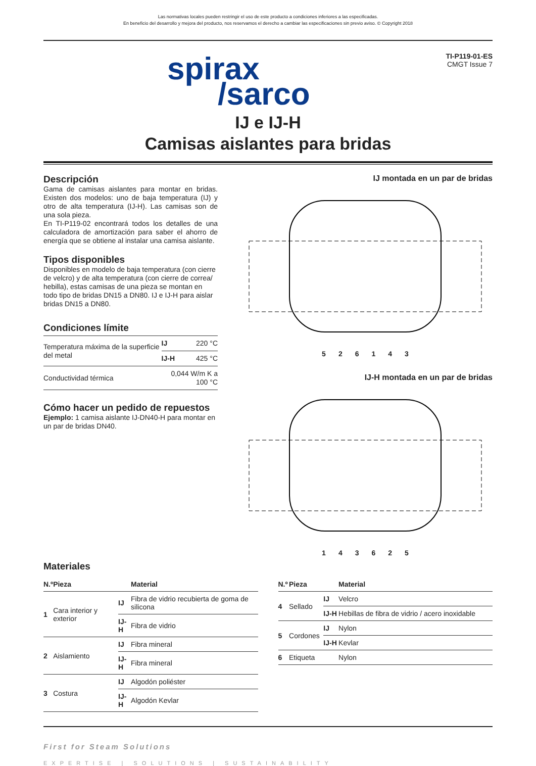Las normativas locales pueden restringir el uso de este producto a condiciones inferiores a las especificadas.
En beneficio del desarrollo y mejora del producto, nos reservamos el derecho a cambiar las especificaciones sin previo aviso. © Copyright 2018
spirax
/sarco
TI-P119-01-ES
CMGT Issue 7
IJ e IJ-H
Camisas aislantes para bridas
Descripción
Gama de camisas aislantes para montar en bridas. Existen dos modelos: uno de baja temperatura (IJ) y otro de alta temperatura (IJ-H). Las camisas son de una sola pieza.
En TI-P119-02 encontrará todos los detalles de una calculadora de amortización para saber el ahorro de energía que se obtiene al instalar una camisa aislante.
Tipos disponibles
Disponibles en modelo de baja temperatura (con cierre de velcro) y de alta temperatura (con cierre de correa/ hebilla), estas camisas de una pieza se montan en todo tipo de bridas DN15 a DN80. IJ e IJ-H para aislar bridas DN15 a DN80.
Condiciones límite
| Temperatura máxima de la superficie del metal | IJ | 220 °C |
| | IJ-H | 425 °C |
| Conductividad térmica | 0,044 W/m K a 100 °C | |
Cómo hacer un pedido de repuestos
Ejemplo: 1 camisa aislante IJ-DN40-H para montar en un par de bridas DN40.
IJ montada en un par de bridas
526143
IJ-H montada en un par de bridas
143625
Materiales
| N.º | Pieza | | Material |
| --- | --- | --- | --- |
| 1 | Cara interior y exterior | IJ | Fibra de vidrio recubierta de goma de silicona |
| | | IJ-H | Fibra de vidrio |
| 2 | Aislamiento | IJ | Fibra mineral |
| | | IJ-H | Fibra mineral |
| 3 | Costura | IJ | Algodón poliéster |
| | | IJ-H | Algodón Kevlar |
| N.º | Pieza | | Material |
| --- | --- | --- | --- |
| 4 | Sellado | IJ | Velcro |
| | | IJ-H | Hebillas de fibra de vidrio / acero inoxidable |
| 5 | Cordones | IJ | Nylon |
| | | IJ-H | Kevlar |
| 6 | Etiqueta | | Nylon |
First for Steam Solutions
EXPERTISE | SOLUTIONS | SUSTAINABILITY